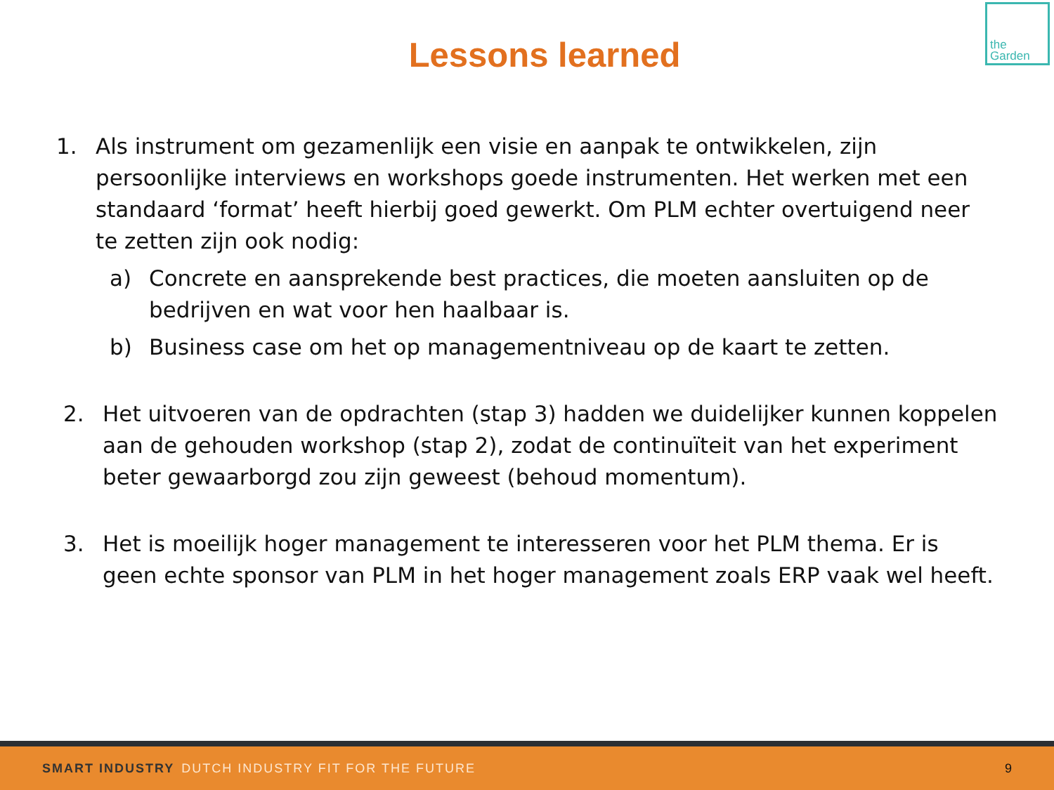the
Garden
Lessons learned
1. Als instrument om gezamenlijk een visie en aanpak te ontwikkelen, zijn persoonlijke interviews en workshops goede instrumenten. Het werken met een standaard ‘format’ heeft hierbij goed gewerkt. Om PLM echter overtuigend neer te zetten zijn ook nodig:
a) Concrete en aansprekende best practices, die moeten aansluiten op de bedrijven en wat voor hen haalbaar is.
b) Business case om het op managementniveau op de kaart te zetten.
2. Het uitvoeren van de opdrachten (stap 3) hadden we duidelijker kunnen koppelen aan de gehouden workshop (stap 2), zodat de continuïteit van het experiment beter gewaarborgd zou zijn geweest (behoud momentum).
3. Het is moeilijk hoger management te interesseren voor het PLM thema. Er is geen echte sponsor van PLM in het hoger management zoals ERP vaak wel heeft.
SMART INDUSTRY DUTCH INDUSTRY FIT FOR THE FUTURE 9